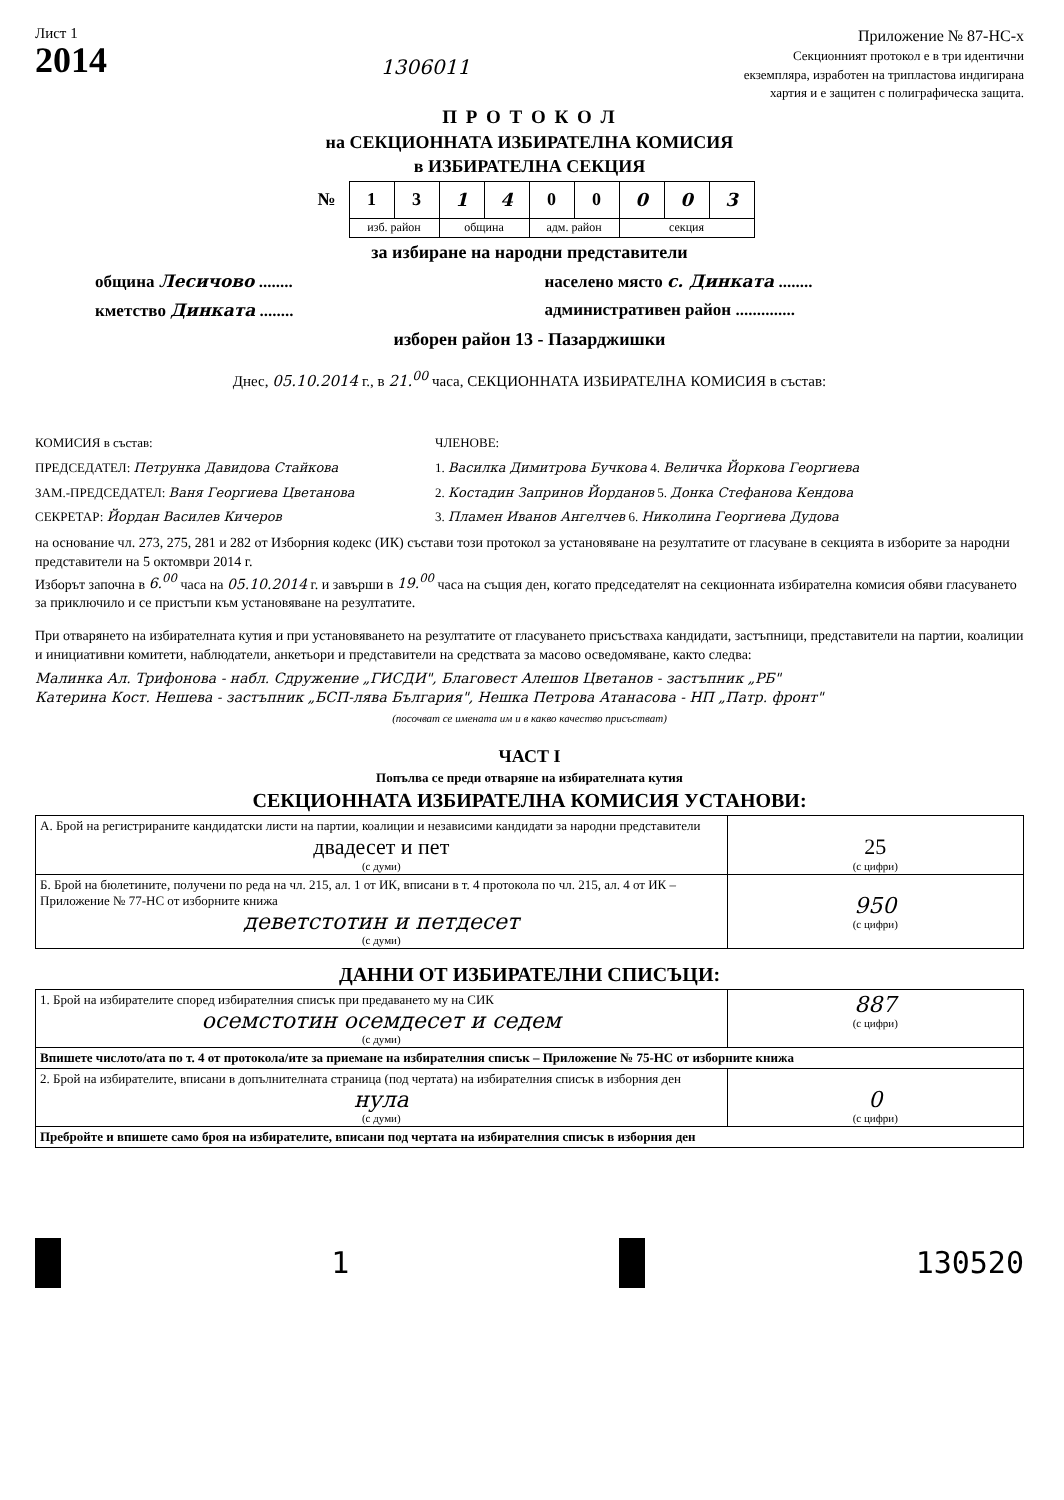Лист 1
2014
1306011
Приложение № 87-НС-х
Секционният протокол е в три идентични
екземпляра, изработен на трипластова индигирана
хартия и е защитен с полиграфическа защита.
П Р О Т О К О Л
на СЕКЦИОННАТА ИЗБИРАТЕЛНА КОМИСИЯ
в ИЗБИРАТЕЛНА СЕКЦИЯ
| № | 1 | 3 | 1 | 4 | 0 | 0 | 0 | 0 | 3 |
| | изб. район | | община | | адм. район | | секция | | |
за избиране на народни представители
община Лесичово ........ населено място с. Динката ........
кметство Динката ........ административен район ..............
изборен район 13 - Пазарджишки
Днес, 05.10.2014 г., в 21.<sup>00</sup> часа, СЕКЦИОННАТА ИЗБИРАТЕЛНА КОМИСИЯ в състав:
КОМИСИЯ в състав:
ПРЕДСЕДАТЕЛ: Петрунка Давидова Стайкова
ЗАМ.-ПРЕДСЕДАТЕЛ: Ваня Георгиева Цветанова
СЕКРЕТАР: Йордан Василев Кичеров
ЧЛЕНОВЕ:
1. Василка Димитрова Бучкова 4. Величка Йоркова Георгиева
2. Костадин Запринов Йорданов 5. Донка Стефанова Кендова
3. Пламен Иванов Ангелчев 6. Николина Георгиева Дудова
на основание чл. 273, 275, 281 и 282 от Изборния кодекс (ИК) състави този протокол за установяване на резултатите от гласуване в секцията в изборите за народни представители на 5 октомври 2014 г.
Изборът започна в 6.<sup>00</sup> часа на 05.10.2014 г. и завърши в 19.<sup>00</sup> часа на същия ден, когато председателят на секционната избирателна комисия обяви гласуването за приключило и се пристъпи към установяване на резултатите.
При отварянето на избирателната кутия и при установяването на резултатите от гласуването присъстваха кандидати, застъпници, представители на партии, коалиции и инициативни комитети, наблюдатели, анкетьори и представители на средствата за масово осведомяване, както следва:
Малинка Ал. Трифонова - набл. Сдружение „ГИСДИ", Благовест Алешов Цветанов - застъпник „РБ"
Катерина Кост. Нешева - застъпник „БСП-лява България", Нешка Петрова Атанасова - НП „Патр. фронт"
(посочват се имената им и в какво качество присъстват)
ЧАСТ I
Попълва се преди отваряне на избирателната кутия
СЕКЦИОННАТА ИЗБИРАТЕЛНА КОМИСИЯ УСТАНОВИ:
| А. Брой на регистрираните кандидатски листи на партии, коалиции и независими кандидати за народни представители двадесет и пет (с думи) | 25 (с цифри) |
| Б. Брой на бюлетините, получени по реда на чл. 215, ал. 1 от ИК, вписани в т. 4 протокола по чл. 215, ал. 4 от ИК – Приложение № 77-НС от изборните книжа деветстотин и петдесет (с думи) | 950 (с цифри) |
ДАННИ ОТ ИЗБИРАТЕЛНИ СПИСЪЦИ:
| 1. Брой на избирателите според избирателния списък при предаването му на СИК осемстотин осемдесет и седем (с думи) | 887 (с цифри) |
| Впишете числото/ата по т. 4 от протокола/ите за приемане на избирателния списък – Приложение № 75-НС от изборните книжа | |
| 2. Брой на избирателите, вписани в допълнителната страница (под чертата) на избирателния списък в изборния ден нула (с думи) | 0 (с цифри) |
| Пребройте и впишете само броя на избирателите, вписани под чертата на избирателния списък в изборния ден | |
1 130520